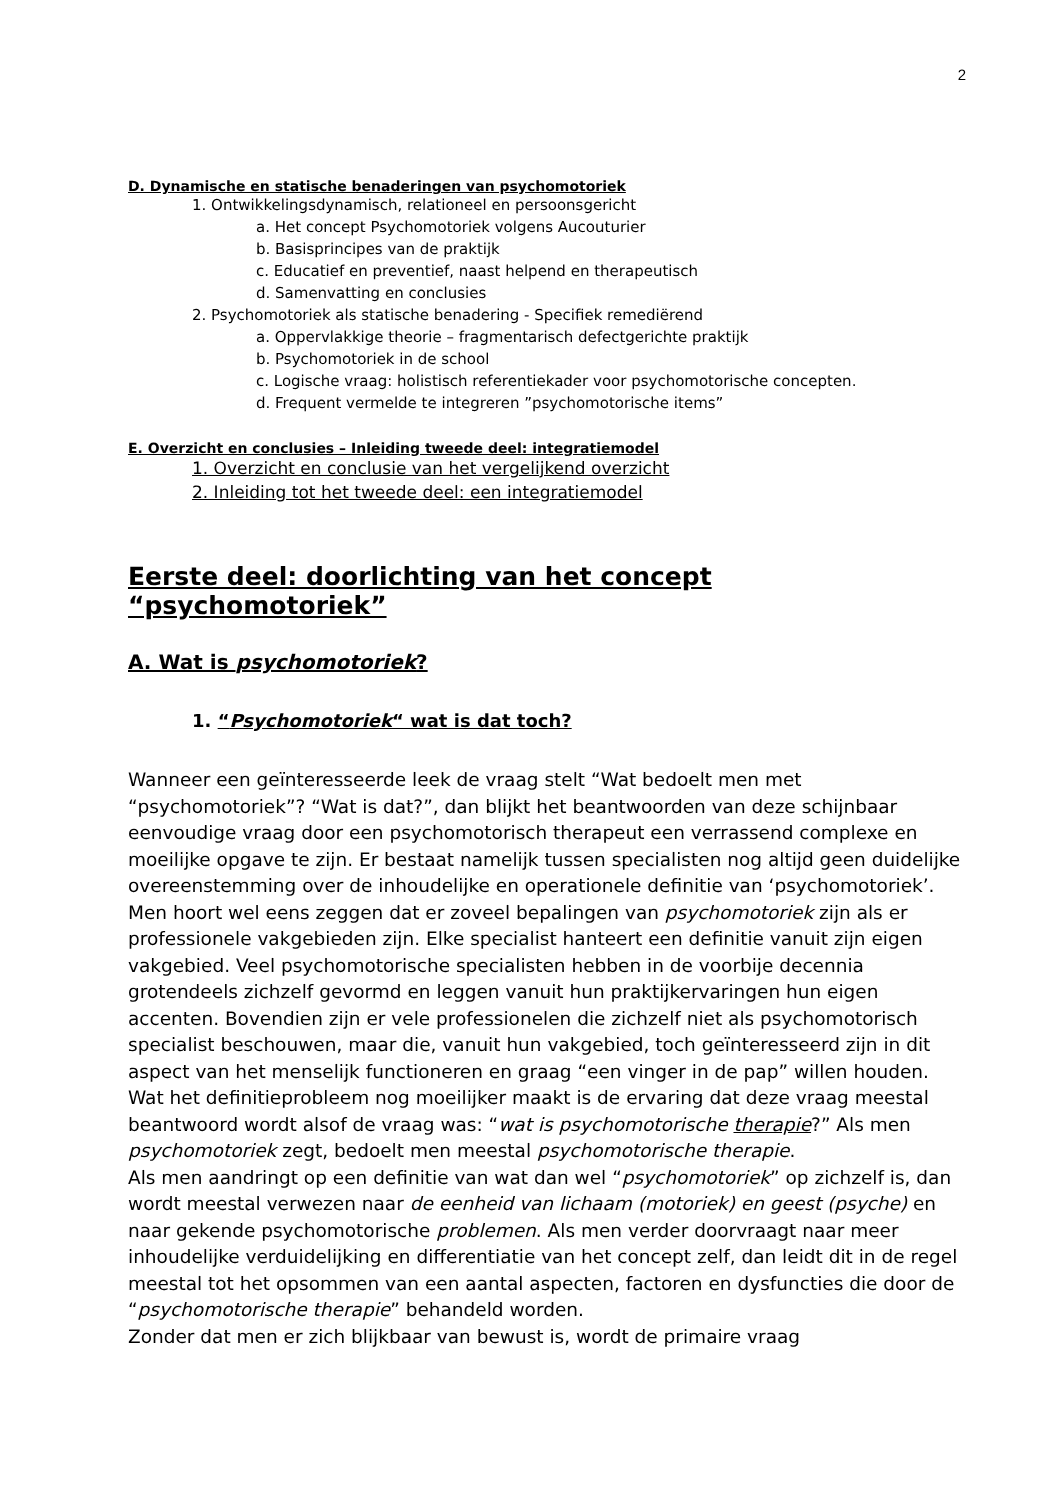2
D. Dynamische en statische benaderingen van psychomotoriek
1. Ontwikkelingsdynamisch, relationeel en persoonsgericht
a. Het concept Psychomotoriek volgens Aucouturier
b. Basisprincipes van de praktijk
c. Educatief en preventief, naast helpend en therapeutisch
d. Samenvatting en conclusies
2. Psychomotoriek als statische benadering - Specifiek remediërend
a. Oppervlakkige theorie – fragmentarisch defectgerichte praktijk
b. Psychomotoriek in de school
c. Logische vraag: holistisch referentiekader voor psychomotorische concepten.
d. Frequent vermelde te integreren ”psychomotorische items”
E. Overzicht en conclusies – Inleiding tweede deel: integratiemodel
1. Overzicht en conclusie van het vergelijkend overzicht
2. Inleiding tot het tweede deel: een integratiemodel
Eerste deel: doorlichting van het concept “psychomotoriek”
A. Wat is psychomotoriek?
1. “Psychomotoriek“ wat is dat toch?
Wanneer een geïnteresseerde leek de vraag stelt “Wat bedoelt men met “psychomotoriek”? “Wat is dat?”, dan blijkt het beantwoorden van deze schijnbaar eenvoudige vraag door een psychomotorisch therapeut een verrassend complexe en moeilijke opgave te zijn. Er bestaat namelijk tussen specialisten nog altijd geen duidelijke overeenstemming over de inhoudelijke en operationele definitie van ‘psychomotoriek’.
Men hoort wel eens zeggen dat er zoveel bepalingen van psychomotoriek zijn als er professionele vakgebieden zijn. Elke specialist hanteert een definitie vanuit zijn eigen vakgebied. Veel psychomotorische specialisten hebben in de voorbije decennia grotendeels zichzelf gevormd en leggen vanuit hun praktijkervaringen hun eigen accenten. Bovendien zijn er vele professionelen die zichzelf niet als psychomotorisch specialist beschouwen, maar die, vanuit hun vakgebied, toch geïnteresseerd zijn in dit aspect van het menselijk functioneren en graag “een vinger in de pap” willen houden.
Wat het definitieprobleem nog moeilijker maakt is de ervaring dat deze vraag meestal beantwoord wordt alsof de vraag was: “wat is psychomotorische therapie?” Als men psychomotoriek zegt, bedoelt men meestal psychomotorische therapie.
Als men aandringt op een definitie van wat dan wel “psychomotoriek” op zichzelf is, dan wordt meestal verwezen naar de eenheid van lichaam (motoriek) en geest (psyche) en naar gekende psychomotorische problemen. Als men verder doorvraagt naar meer inhoudelijke verduidelijking en differentiatie van het concept zelf, dan leidt dit in de regel meestal tot het opsommen van een aantal aspecten, factoren en dysfuncties die door de “psychomotorische therapie” behandeld worden.
Zonder dat men er zich blijkbaar van bewust is, wordt de primaire vraag